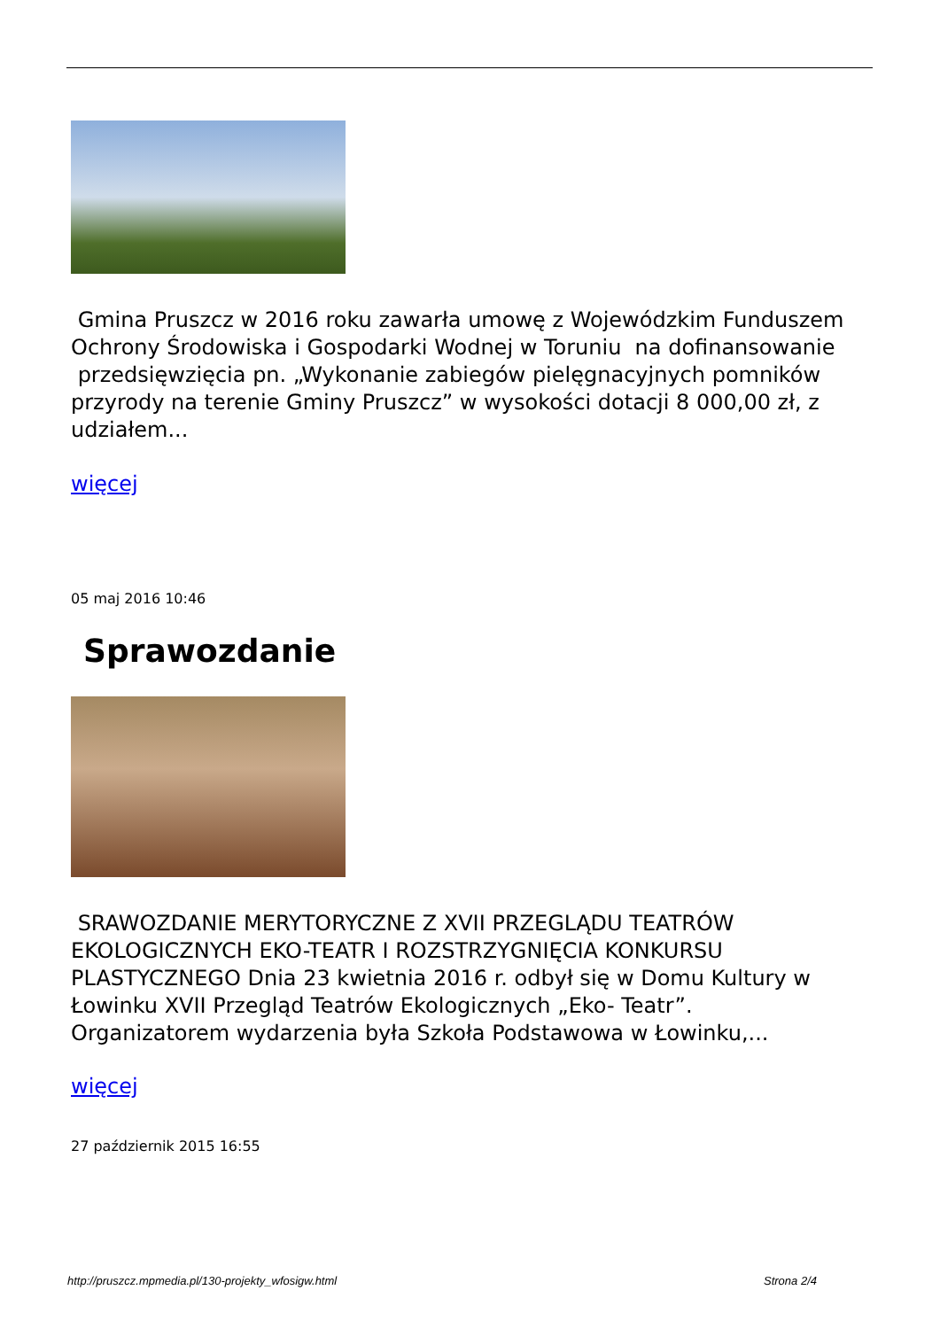Gmina Pruszcz w 2016 roku zawarła umowę z Wojewódzkim Funduszem Ochrony Środowiska i Gospodarki Wodnej w Toruniu na dofinansowanie przedsięwzięcia pn. „Wykonanie zabiegów pielęgnacyjnych pomników przyrody na terenie Gminy Pruszcz” w wysokości dotacji 8 000,00 zł, z udziałem...
więcej
05 maj 2016 10:46
Sprawozdanie
SRAWOZDANIE MERYTORYCZNE Z XVII PRZEGLĄDU TEATRÓW EKOLOGICZNYCH EKO-TEATR I ROZSTRZYGNIĘCIA KONKURSU PLASTYCZNEGO Dnia 23 kwietnia 2016 r. odbył się w Domu Kultury w Łowinku XVII Przegląd Teatrów Ekologicznych „Eko- Teatr”. Organizatorem wydarzenia była Szkoła Podstawowa w Łowinku,...
więcej
27 październik 2015 16:55
http://pruszcz.mpmedia.pl/130-projekty_wfosigw.html Strona 2/4